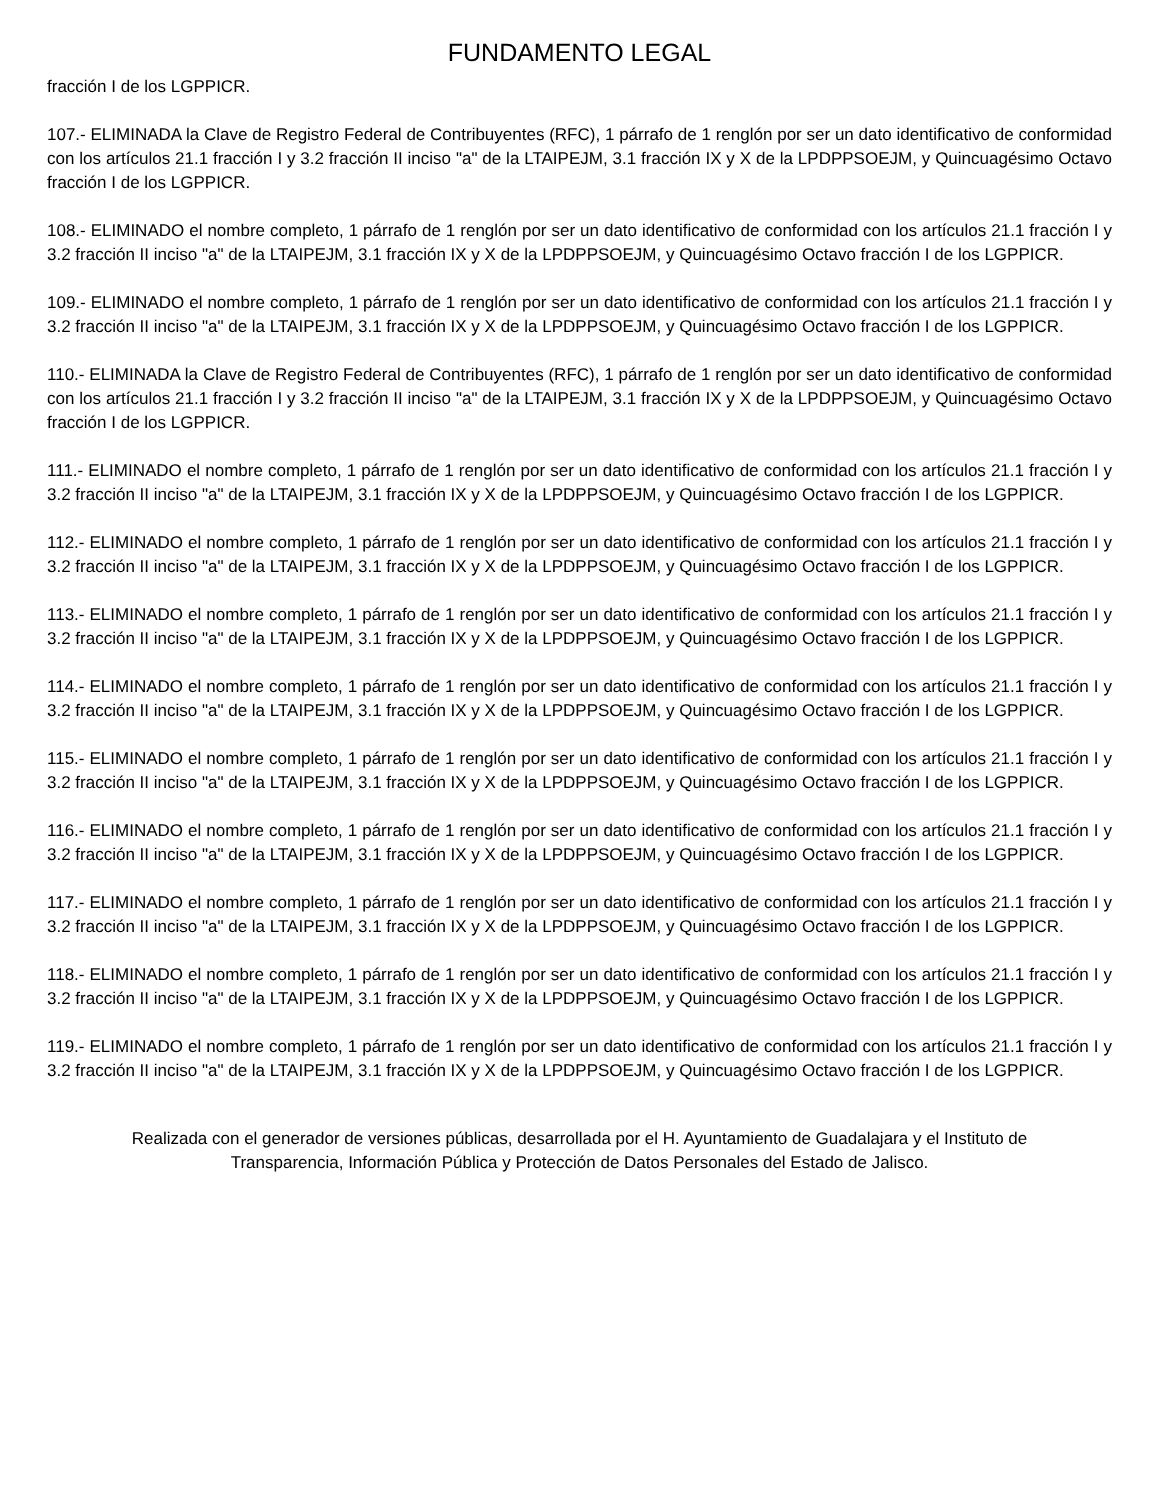FUNDAMENTO LEGAL
fracción I de los LGPPICR.
107.- ELIMINADA la Clave de Registro Federal de Contribuyentes (RFC), 1 párrafo de 1 renglón por ser un dato identificativo de conformidad con los artículos 21.1 fracción I y 3.2 fracción II inciso "a" de la LTAIPEJM, 3.1 fracción IX y X de la LPDPPSOEJM, y Quincuagésimo Octavo fracción I de los LGPPICR.
108.- ELIMINADO el nombre completo, 1 párrafo de 1 renglón por ser un dato identificativo de conformidad con los artículos 21.1 fracción I y 3.2 fracción II inciso "a" de la LTAIPEJM, 3.1 fracción IX y X de la LPDPPSOEJM, y Quincuagésimo Octavo fracción I de los LGPPICR.
109.- ELIMINADO el nombre completo, 1 párrafo de 1 renglón por ser un dato identificativo de conformidad con los artículos 21.1 fracción I y 3.2 fracción II inciso "a" de la LTAIPEJM, 3.1 fracción IX y X de la LPDPPSOEJM, y Quincuagésimo Octavo fracción I de los LGPPICR.
110.- ELIMINADA la Clave de Registro Federal de Contribuyentes (RFC), 1 párrafo de 1 renglón por ser un dato identificativo de conformidad con los artículos 21.1 fracción I y 3.2 fracción II inciso "a" de la LTAIPEJM, 3.1 fracción IX y X de la LPDPPSOEJM, y Quincuagésimo Octavo fracción I de los LGPPICR.
111.- ELIMINADO el nombre completo, 1 párrafo de 1 renglón por ser un dato identificativo de conformidad con los artículos 21.1 fracción I y 3.2 fracción II inciso "a" de la LTAIPEJM, 3.1 fracción IX y X de la LPDPPSOEJM, y Quincuagésimo Octavo fracción I de los LGPPICR.
112.- ELIMINADO el nombre completo, 1 párrafo de 1 renglón por ser un dato identificativo de conformidad con los artículos 21.1 fracción I y 3.2 fracción II inciso "a" de la LTAIPEJM, 3.1 fracción IX y X de la LPDPPSOEJM, y Quincuagésimo Octavo fracción I de los LGPPICR.
113.- ELIMINADO el nombre completo, 1 párrafo de 1 renglón por ser un dato identificativo de conformidad con los artículos 21.1 fracción I y 3.2 fracción II inciso "a" de la LTAIPEJM, 3.1 fracción IX y X de la LPDPPSOEJM, y Quincuagésimo Octavo fracción I de los LGPPICR.
114.- ELIMINADO el nombre completo, 1 párrafo de 1 renglón por ser un dato identificativo de conformidad con los artículos 21.1 fracción I y 3.2 fracción II inciso "a" de la LTAIPEJM, 3.1 fracción IX y X de la LPDPPSOEJM, y Quincuagésimo Octavo fracción I de los LGPPICR.
115.- ELIMINADO el nombre completo, 1 párrafo de 1 renglón por ser un dato identificativo de conformidad con los artículos 21.1 fracción I y 3.2 fracción II inciso "a" de la LTAIPEJM, 3.1 fracción IX y X de la LPDPPSOEJM, y Quincuagésimo Octavo fracción I de los LGPPICR.
116.- ELIMINADO el nombre completo, 1 párrafo de 1 renglón por ser un dato identificativo de conformidad con los artículos 21.1 fracción I y 3.2 fracción II inciso "a" de la LTAIPEJM, 3.1 fracción IX y X de la LPDPPSOEJM, y Quincuagésimo Octavo fracción I de los LGPPICR.
117.- ELIMINADO el nombre completo, 1 párrafo de 1 renglón por ser un dato identificativo de conformidad con los artículos 21.1 fracción I y 3.2 fracción II inciso "a" de la LTAIPEJM, 3.1 fracción IX y X de la LPDPPSOEJM, y Quincuagésimo Octavo fracción I de los LGPPICR.
118.- ELIMINADO el nombre completo, 1 párrafo de 1 renglón por ser un dato identificativo de conformidad con los artículos 21.1 fracción I y 3.2 fracción II inciso "a" de la LTAIPEJM, 3.1 fracción IX y X de la LPDPPSOEJM, y Quincuagésimo Octavo fracción I de los LGPPICR.
119.- ELIMINADO el nombre completo, 1 párrafo de 1 renglón por ser un dato identificativo de conformidad con los artículos 21.1 fracción I y 3.2 fracción II inciso "a" de la LTAIPEJM, 3.1 fracción IX y X de la LPDPPSOEJM, y Quincuagésimo Octavo fracción I de los LGPPICR.
Realizada con el generador de versiones públicas, desarrollada por el H. Ayuntamiento de Guadalajara y el Instituto de
Transparencia, Información Pública y Protección de Datos Personales del Estado de Jalisco.